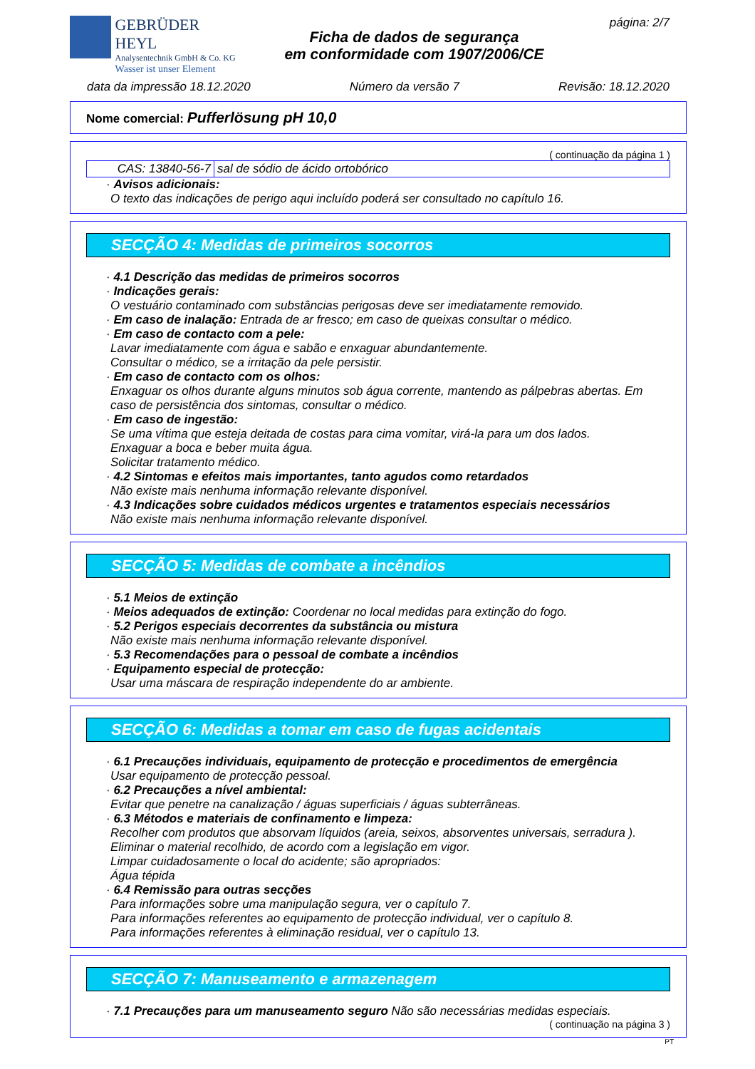GEBRÜDER HEYL
Analysentechnik GmbH & Co. KG
Wasser ist unser Element
Ficha de dados de segurança
em conformidade com 1907/2006/CE
página: 2/7
data da impressão 18.12.2020 Número da versão 7 Revisão: 18.12.2020
Nome comercial: Pufferlösung pH 10,0
( continuação da página 1 )
| CAS: 13840-56-7 | sal de sódio de ácido ortobórico |
· Avisos adicionais:
O texto das indicações de perigo aqui incluído poderá ser consultado no capítulo 16.
SECÇÃO 4: Medidas de primeiros socorros
· 4.1 Descrição das medidas de primeiros socorros
· Indicações gerais:
O vestuário contaminado com substâncias perigosas deve ser imediatamente removido.
· Em caso de inalação: Entrada de ar fresco; em caso de queixas consultar o médico.
· Em caso de contacto com a pele:
Lavar imediatamente com água e sabão e enxaguar abundantemente.
Consultar o médico, se a irritação da pele persistir.
· Em caso de contacto com os olhos:
Enxaguar os olhos durante alguns minutos sob água corrente, mantendo as pálpebras abertas. Em caso de persistência dos sintomas, consultar o médico.
· Em caso de ingestão:
Se uma vítima que esteja deitada de costas para cima vomitar, virá-la para um dos lados.
Enxaguar a boca e beber muita água.
Solicitar tratamento médico.
· 4.2 Sintomas e efeitos mais importantes, tanto agudos como retardados
Não existe mais nenhuma informação relevante disponível.
· 4.3 Indicações sobre cuidados médicos urgentes e tratamentos especiais necessários
Não existe mais nenhuma informação relevante disponível.
SECÇÃO 5: Medidas de combate a incêndios
· 5.1 Meios de extinção
· Meios adequados de extinção: Coordenar no local medidas para extinção do fogo.
· 5.2 Perigos especiais decorrentes da substância ou mistura
Não existe mais nenhuma informação relevante disponível.
· 5.3 Recomendações para o pessoal de combate a incêndios
· Equipamento especial de protecção:
Usar uma máscara de respiração independente do ar ambiente.
SECÇÃO 6: Medidas a tomar em caso de fugas acidentais
· 6.1 Precauções individuais, equipamento de protecção e procedimentos de emergência
Usar equipamento de protecção pessoal.
· 6.2 Precauções a nível ambiental:
Evitar que penetre na canalização / águas superficiais / águas subterrâneas.
· 6.3 Métodos e materiais de confinamento e limpeza:
Recolher com produtos que absorvam líquidos (areia, seixos, absorventes universais, serradura ).
Eliminar o material recolhido, de acordo com a legislação em vigor.
Limpar cuidadosamente o local do acidente; são apropriados:
Água tépida
· 6.4 Remissão para outras secções
Para informações sobre uma manipulação segura, ver o capítulo 7.
Para informações referentes ao equipamento de protecção individual, ver o capítulo 8.
Para informações referentes à eliminação residual, ver o capítulo 13.
SECÇÃO 7: Manuseamento e armazenagem
· 7.1 Precauções para um manuseamento seguro Não são necessárias medidas especiais.
( continuação na página 3 )
PT